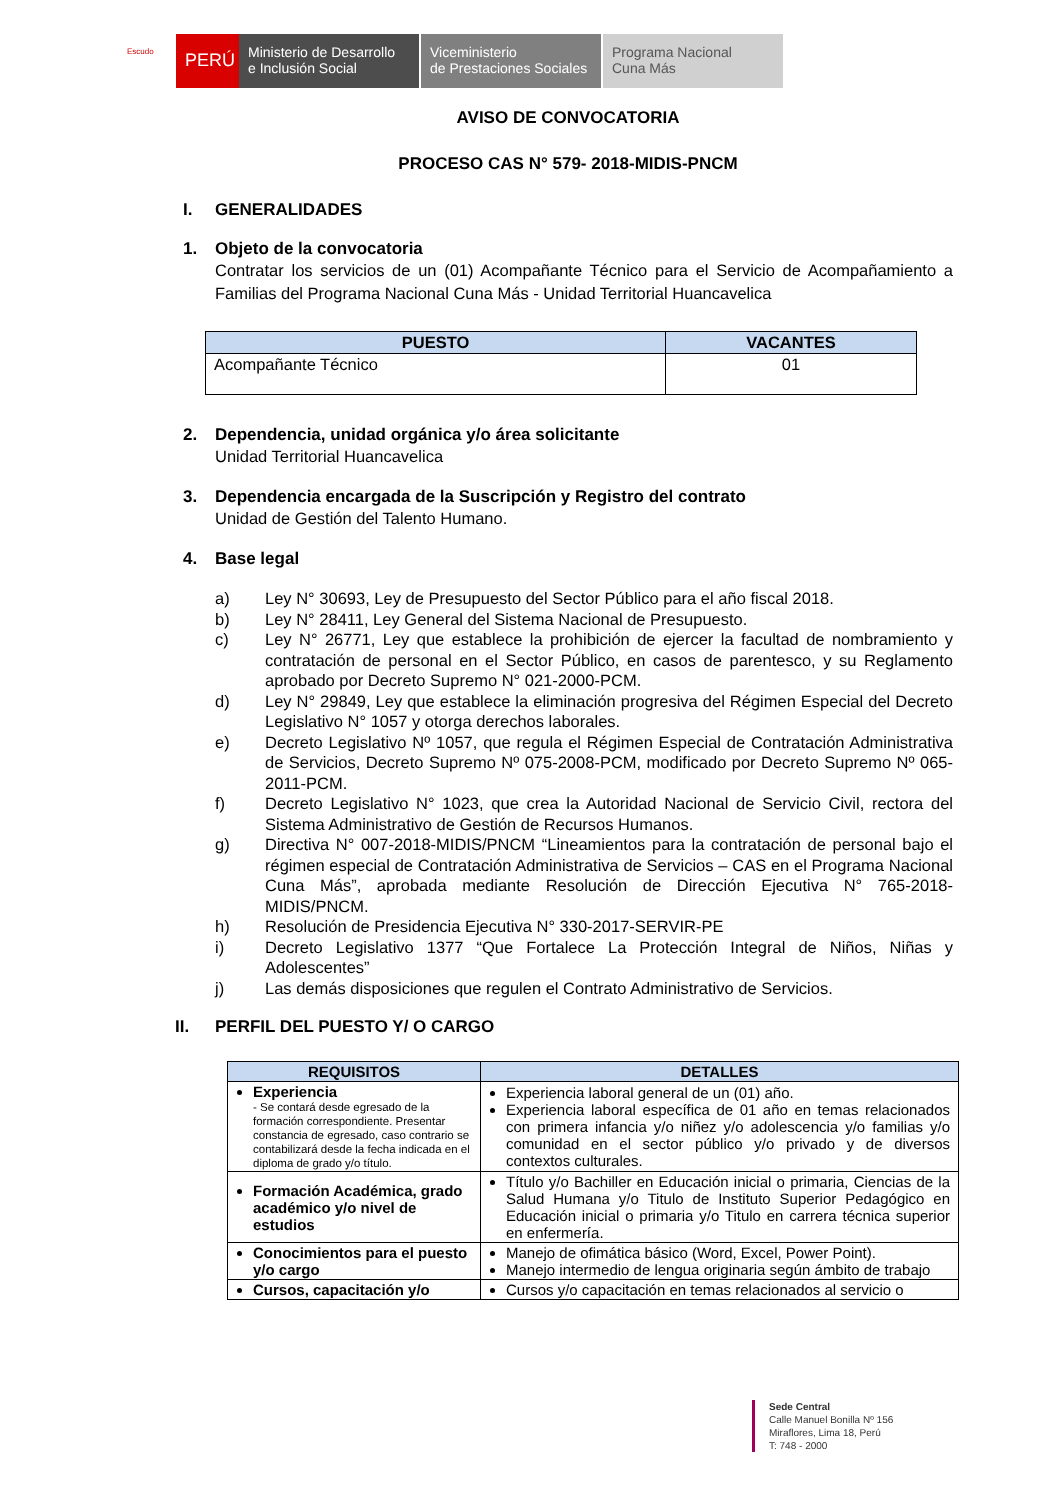Escudo
PERÚ
Ministerio de Desarrollo
e Inclusión Social
Viceministerio
de Prestaciones Sociales
Programa Nacional
Cuna Más
AVISO DE CONVOCATORIA
PROCESO CAS N° 579- 2018-MIDIS-PNCM
I. GENERALIDADES
1. Objeto de la convocatoria
Contratar los servicios de un (01) Acompañante Técnico para el Servicio de Acompañamiento a Familias del Programa Nacional Cuna Más - Unidad Territorial Huancavelica
| PUESTO | VACANTES |
| --- | --- |
| Acompañante Técnico | 01 |
2. Dependencia, unidad orgánica y/o área solicitante
Unidad Territorial Huancavelica
3. Dependencia encargada de la Suscripción y Registro del contrato
Unidad de Gestión del Talento Humano.
4. Base legal
a) Ley N° 30693, Ley de Presupuesto del Sector Público para el año fiscal 2018.
b) Ley N° 28411, Ley General del Sistema Nacional de Presupuesto.
c) Ley N° 26771, Ley que establece la prohibición de ejercer la facultad de nombramiento y contratación de personal en el Sector Público, en casos de parentesco, y su Reglamento aprobado por Decreto Supremo N° 021-2000-PCM.
d) Ley N° 29849, Ley que establece la eliminación progresiva del Régimen Especial del Decreto Legislativo N° 1057 y otorga derechos laborales.
e) Decreto Legislativo Nº 1057, que regula el Régimen Especial de Contratación Administrativa de Servicios, Decreto Supremo Nº 075-2008-PCM, modificado por Decreto Supremo Nº 065-2011-PCM.
f) Decreto Legislativo N° 1023, que crea la Autoridad Nacional de Servicio Civil, rectora del Sistema Administrativo de Gestión de Recursos Humanos.
g) Directiva N° 007-2018-MIDIS/PNCM “Lineamientos para la contratación de personal bajo el régimen especial de Contratación Administrativa de Servicios – CAS en el Programa Nacional Cuna Más”, aprobada mediante Resolución de Dirección Ejecutiva N° 765-2018-MIDIS/PNCM.
h) Resolución de Presidencia Ejecutiva N° 330-2017-SERVIR-PE
i) Decreto Legislativo 1377 “Que Fortalece La Protección Integral de Niños, Niñas y Adolescentes”
j) Las demás disposiciones que regulen el Contrato Administrativo de Servicios.
II. PERFIL DEL PUESTO Y/ O CARGO
| REQUISITOS | DETALLES |
| --- | --- |
| Experiencia - Se contará desde egresado de la formación correspondiente. Presentar constancia de egresado, caso contrario se contabilizará desde la fecha indicada en el diploma de grado y/o título. | Experiencia laboral general de un (01) año. Experiencia laboral específica de 01 año en temas relacionados con primera infancia y/o niñez y/o adolescencia y/o familias y/o comunidad en el sector público y/o privado y de diversos contextos culturales. |
| Formación Académica, grado académico y/o nivel de estudios | Título y/o Bachiller en Educación inicial o primaria, Ciencias de la Salud Humana y/o Titulo de Instituto Superior Pedagógico en Educación inicial o primaria y/o Titulo en carrera técnica superior en enfermería. |
| Conocimientos para el puesto y/o cargo | Manejo de ofimática básico (Word, Excel, Power Point). Manejo intermedio de lengua originaria según ámbito de trabajo |
| Cursos, capacitación y/o | Cursos y/o capacitación en temas relacionados al servicio o |
Sede Central
Calle Manuel Bonilla Nº 156
Miraflores, Lima 18, Perú
T: 748 - 2000